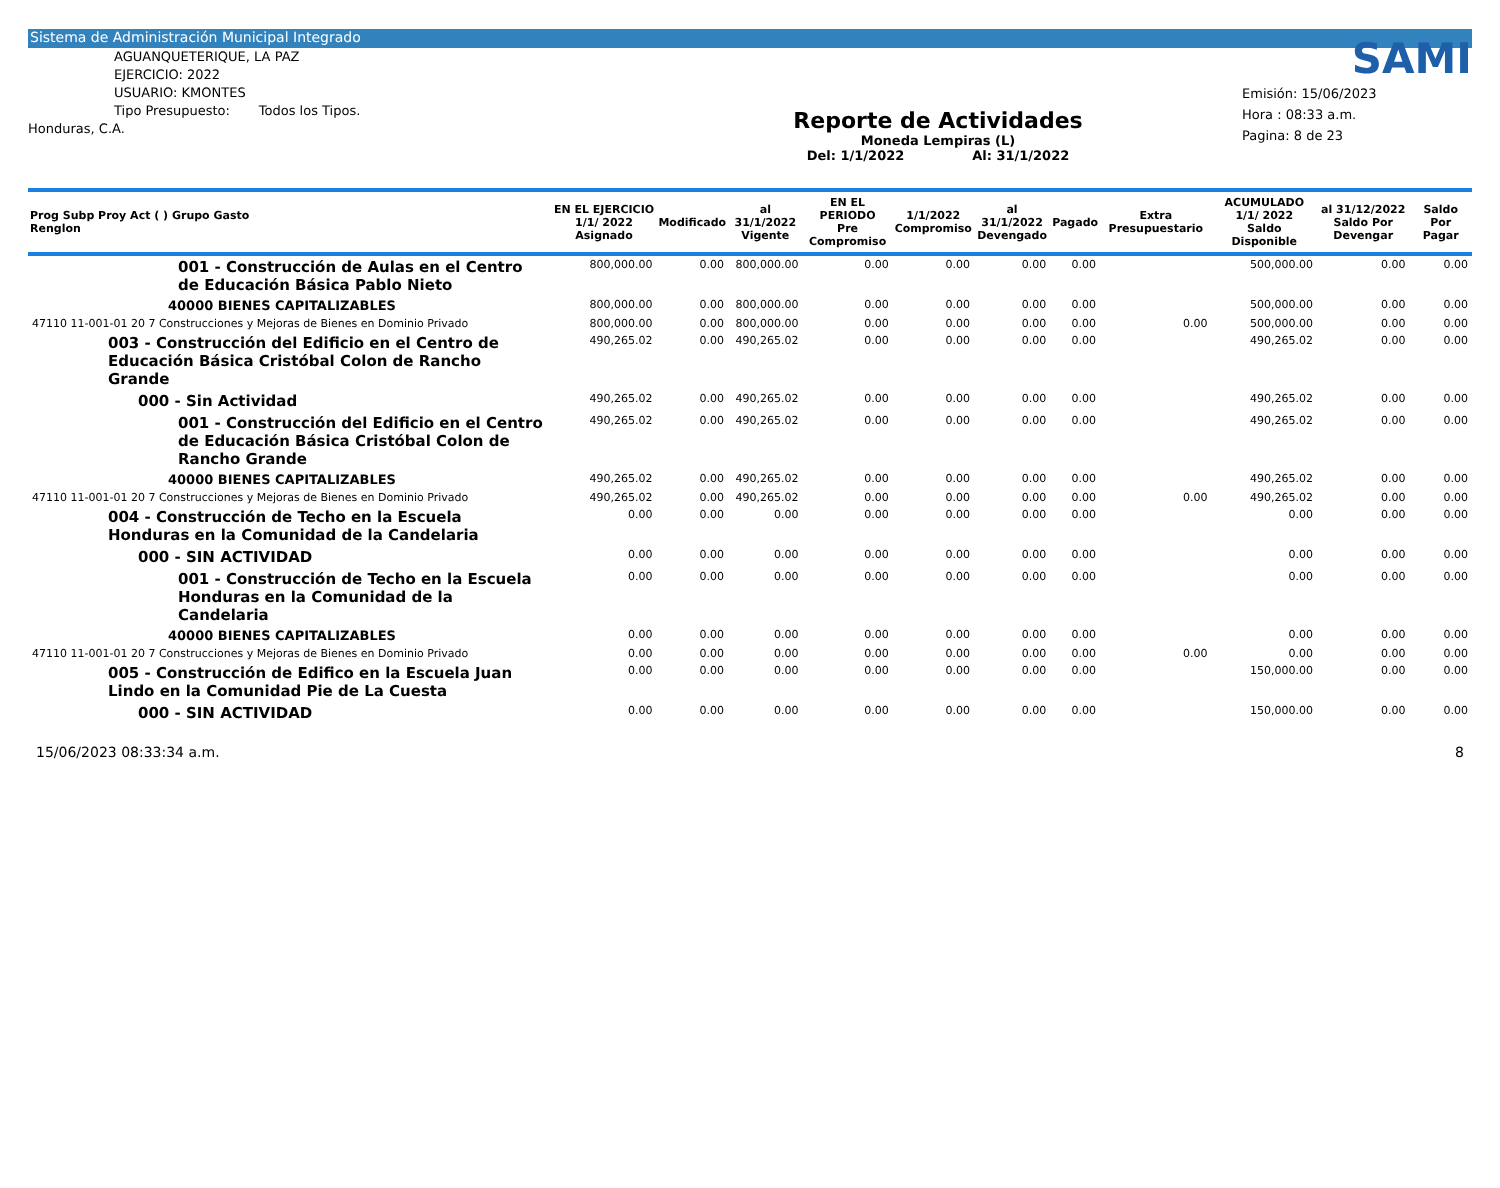Sistema de Administración Municipal Integrado
AGUANQUETERIQUE, LA PAZ
EJERCICIO: 2022
USUARIO: KMONTES
Tipo Presupuesto: Todos los Tipos.
Honduras, C.A.
Reporte de Actividades
Moneda Lempiras (L)
Del: 1/1/2022 Al: 31/1/2022
SAMI
Emisión: 15/06/2023
Hora : 08:33 a.m.
Pagina: 8 de 23
| Prog Subp Proy Act ( ) Grupo Gasto Renglon | EN EL EJERCICIO 1/1/ 2022 Asignado | Modificado | al 31/1/2022 Vigente | EN EL PERIODO Pre Compromiso | 1/1/2022 Compromiso | al 31/1/2022 Devengado | Pagado | Extra Presupuestario | ACUMULADO 1/1/ 2022 Saldo Disponible | al 31/12/2022 Saldo Por Devengar | Saldo Por Pagar |
| --- | --- | --- | --- | --- | --- | --- | --- | --- | --- | --- | --- |
| 001 - Construcción de Aulas en el Centro de Educación Básica Pablo Nieto | 800,000.00 | 0.00 | 800,000.00 | 0.00 | 0.00 | 0.00 | 0.00 | | 500,000.00 | 0.00 | 0.00 |
| 40000 BIENES CAPITALIZABLES | 800,000.00 | 0.00 | 800,000.00 | 0.00 | 0.00 | 0.00 | 0.00 | | 500,000.00 | 0.00 | 0.00 |
| 47110 11-001-01 20 7 Construcciones y Mejoras de Bienes en Dominio Privado | 800,000.00 | 0.00 | 800,000.00 | 0.00 | 0.00 | 0.00 | 0.00 | 0.00 | 500,000.00 | 0.00 | 0.00 |
| 003 - Construcción del Edificio en el Centro de Educación Básica Cristóbal Colon de Rancho Grande | 490,265.02 | 0.00 | 490,265.02 | 0.00 | 0.00 | 0.00 | 0.00 | | 490,265.02 | 0.00 | 0.00 |
| 000 - Sin Actividad | 490,265.02 | 0.00 | 490,265.02 | 0.00 | 0.00 | 0.00 | 0.00 | | 490,265.02 | 0.00 | 0.00 |
| 001 - Construcción del Edificio en el Centro de Educación Básica Cristóbal Colon de Rancho Grande | 490,265.02 | 0.00 | 490,265.02 | 0.00 | 0.00 | 0.00 | 0.00 | | 490,265.02 | 0.00 | 0.00 |
| 40000 BIENES CAPITALIZABLES | 490,265.02 | 0.00 | 490,265.02 | 0.00 | 0.00 | 0.00 | 0.00 | | 490,265.02 | 0.00 | 0.00 |
| 47110 11-001-01 20 7 Construcciones y Mejoras de Bienes en Dominio Privado | 490,265.02 | 0.00 | 490,265.02 | 0.00 | 0.00 | 0.00 | 0.00 | 0.00 | 490,265.02 | 0.00 | 0.00 |
| 004 - Construcción de Techo en la Escuela Honduras en la Comunidad de la Candelaria | 0.00 | 0.00 | 0.00 | 0.00 | 0.00 | 0.00 | 0.00 | | 0.00 | 0.00 | 0.00 |
| 000 - SIN ACTIVIDAD | 0.00 | 0.00 | 0.00 | 0.00 | 0.00 | 0.00 | 0.00 | | 0.00 | 0.00 | 0.00 |
| 001 - Construcción de Techo en la Escuela Honduras en la Comunidad de la Candelaria | 0.00 | 0.00 | 0.00 | 0.00 | 0.00 | 0.00 | 0.00 | | 0.00 | 0.00 | 0.00 |
| 40000 BIENES CAPITALIZABLES | 0.00 | 0.00 | 0.00 | 0.00 | 0.00 | 0.00 | 0.00 | | 0.00 | 0.00 | 0.00 |
| 47110 11-001-01 20 7 Construcciones y Mejoras de Bienes en Dominio Privado | 0.00 | 0.00 | 0.00 | 0.00 | 0.00 | 0.00 | 0.00 | 0.00 | 0.00 | 0.00 | 0.00 |
| 005 - Construcción de Edifico en la Escuela Juan Lindo en la Comunidad Pie de La Cuesta | 0.00 | 0.00 | 0.00 | 0.00 | 0.00 | 0.00 | 0.00 | | 150,000.00 | 0.00 | 0.00 |
| 000 - SIN ACTIVIDAD | 0.00 | 0.00 | 0.00 | 0.00 | 0.00 | 0.00 | 0.00 | | 150,000.00 | 0.00 | 0.00 |
15/06/2023 08:33:34 a.m. 8